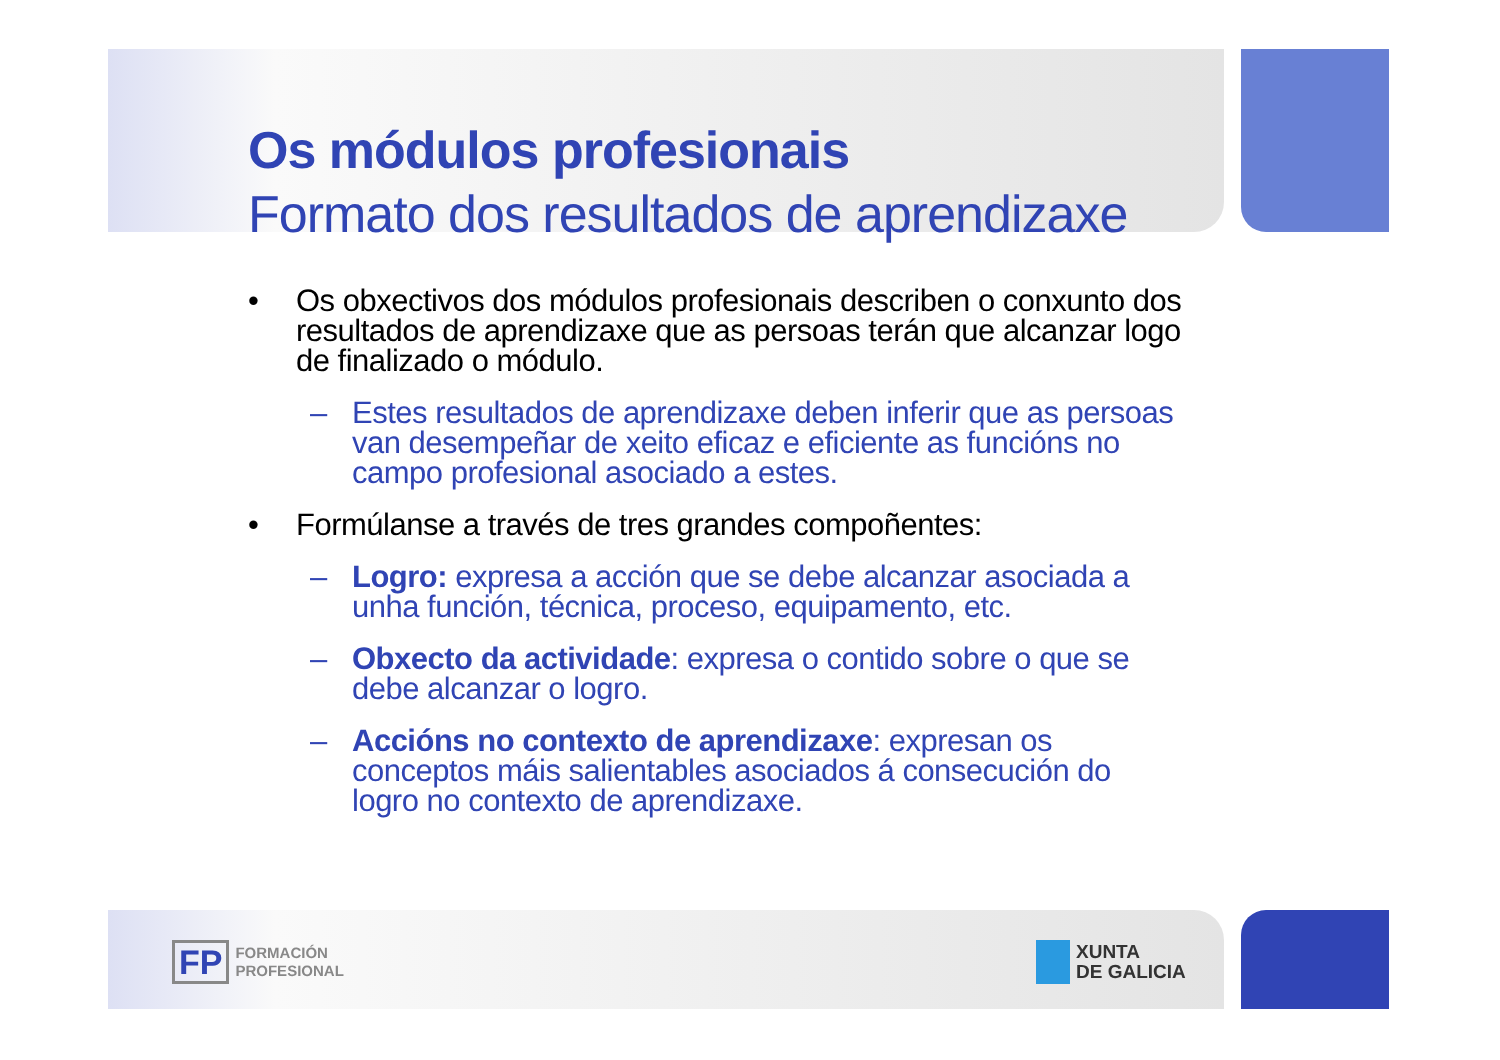Os módulos profesionais
Formato dos resultados de aprendizaxe
• Os obxectivos dos módulos profesionais describen o conxunto dos resultados de aprendizaxe que as persoas terán que alcanzar logo de finalizado o módulo.
– Estes resultados de aprendizaxe deben inferir que as persoas van desempeñar de xeito eficaz e eficiente as funcións no campo profesional asociado a estes.
• Formúlanse a través de tres grandes compoñentes:
– Logro: expresa a acción que se debe alcanzar asociada a unha función, técnica, proceso, equipamento, etc.
– Obxecto da actividade: expresa o contido sobre o que se debe alcanzar o logro.
– Accións no contexto de aprendizaxe: expresan os conceptos máis salientables asociados á consecución do logro no contexto de aprendizaxe.
FP
FORMACIÓN
PROFESIONAL
XUNTA
DE GALICIA